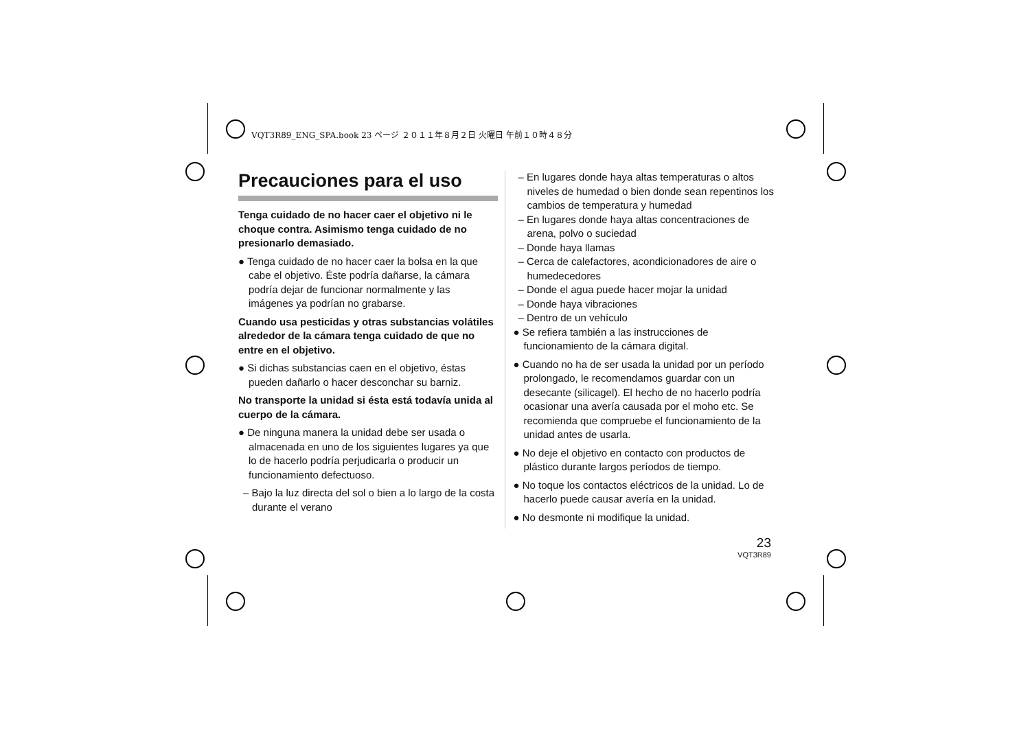VQT3R89_ENG_SPA.book 23 ページ ２０１１年８月２日 火曜日 午前１０時４８分
Precauciones para el uso
Tenga cuidado de no hacer caer el objetivo ni le choque contra. Asimismo tenga cuidado de no presionarlo demasiado.
● Tenga cuidado de no hacer caer la bolsa en la que cabe el objetivo. Éste podría dañarse, la cámara podría dejar de funcionar normalmente y las imágenes ya podrían no grabarse.
Cuando usa pesticidas y otras substancias volátiles alrededor de la cámara tenga cuidado de que no entre en el objetivo.
● Si dichas substancias caen en el objetivo, éstas pueden dañarlo o hacer desconchar su barniz.
No transporte la unidad si ésta está todavía unida al cuerpo de la cámara.
● De ninguna manera la unidad debe ser usada o almacenada en uno de los siguientes lugares ya que lo de hacerlo podría perjudicarla o producir un funcionamiento defectuoso.
– Bajo la luz directa del sol o bien a lo largo de la costa durante el verano
– En lugares donde haya altas temperaturas o altos niveles de humedad o bien donde sean repentinos los cambios de temperatura y humedad
– En lugares donde haya altas concentraciones de arena, polvo o suciedad
– Donde haya llamas
– Cerca de calefactores, acondicionadores de aire o humedecedores
– Donde el agua puede hacer mojar la unidad
– Donde haya vibraciones
– Dentro de un vehículo
● Se refiera también a las instrucciones de funcionamiento de la cámara digital.
● Cuando no ha de ser usada la unidad por un período prolongado, le recomendamos guardar con un desecante (silicagel). El hecho de no hacerlo podría ocasionar una avería causada por el moho etc. Se recomienda que compruebe el funcionamiento de la unidad antes de usarla.
● No deje el objetivo en contacto con productos de plástico durante largos períodos de tiempo.
● No toque los contactos eléctricos de la unidad. Lo de hacerlo puede causar avería en la unidad.
● No desmonte ni modifique la unidad.
23
VQT3R89